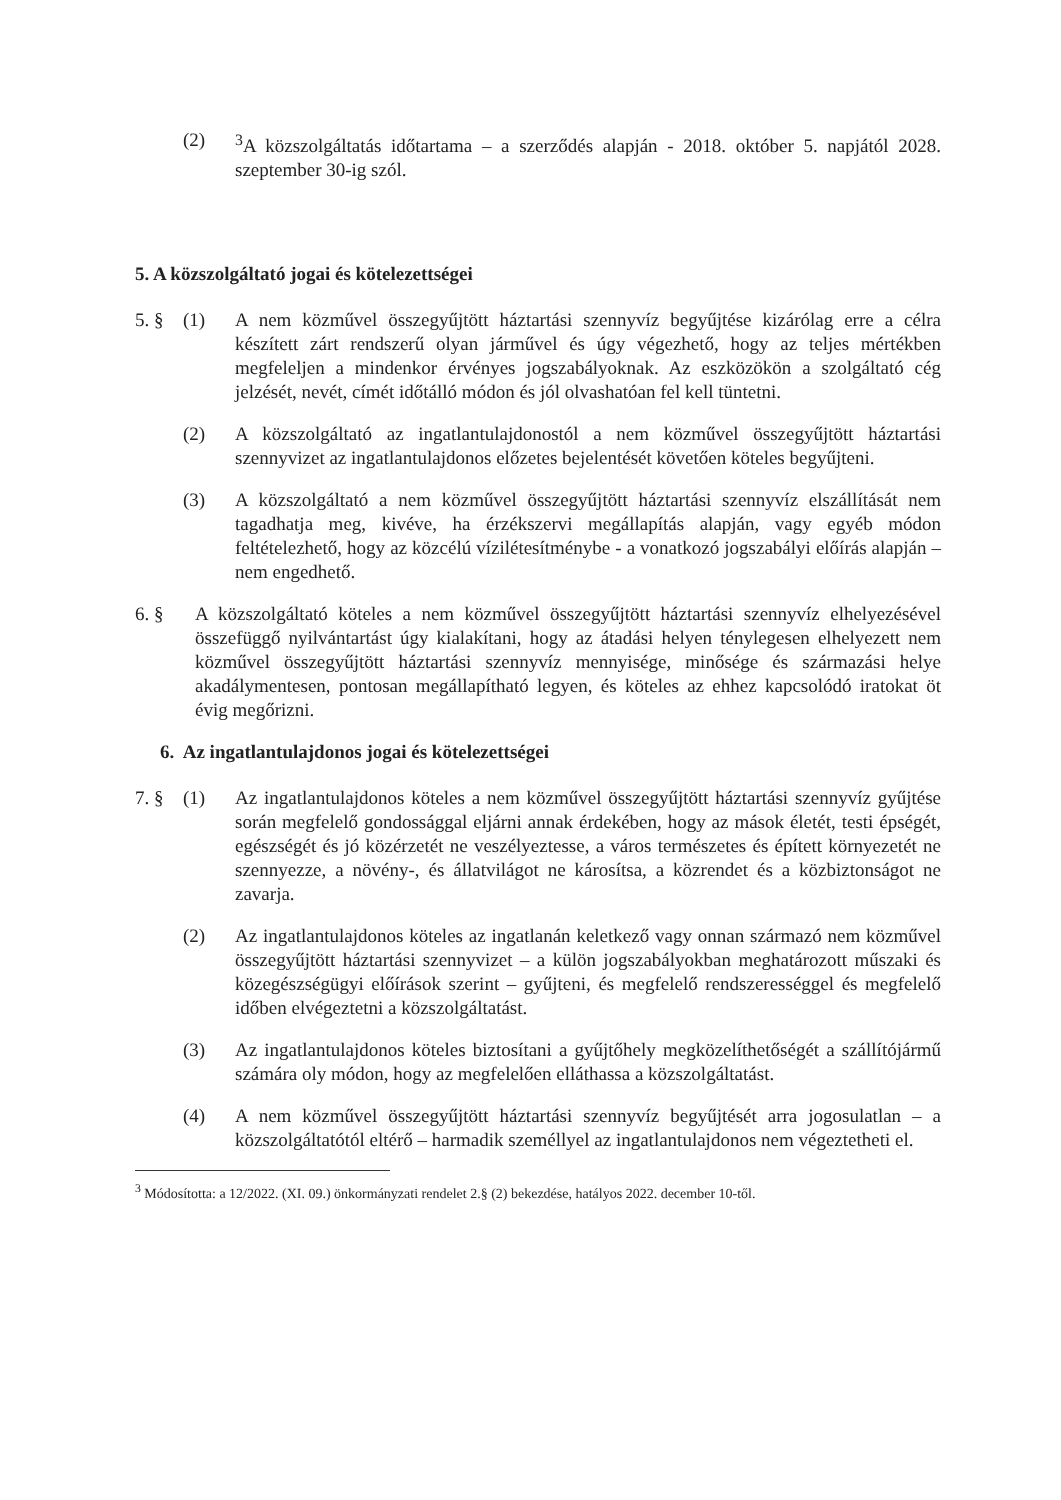(2) <sup>3</sup> A közszolgáltatás időtartama – a szerződés alapján - 2018. október 5. napjától 2028. szeptember 30-ig szól.
5. A közszolgáltató jogai és kötelezettségei
5. § (1) A nem közművel összegyűjtött háztartási szennyvíz begyűjtése kizárólag erre a célra készített zárt rendszerű olyan járművel és úgy végezhető, hogy az teljes mértékben megfeleljen a mindenkor érvényes jogszabályoknak. Az eszközökön a szolgáltató cég jelzését, nevét, címét időtálló módon és jól olvashatóan fel kell tüntetni.
(2) A közszolgáltató az ingatlantulajdonostól a nem közművel összegyűjtött háztartási szennyvizet az ingatlantulajdonos előzetes bejelentését követően köteles begyűjteni.
(3) A közszolgáltató a nem közművel összegyűjtött háztartási szennyvíz elszállítását nem tagadhatja meg, kivéve, ha érzékszervi megállapítás alapján, vagy egyéb módon feltételezhető, hogy az közcélú vízilétesítménybe - a vonatkozó jogszabályi előírás alapján – nem engedhető.
6. § A közszolgáltató köteles a nem közművel összegyűjtött háztartási szennyvíz elhelyezésével összefüggő nyilvántartást úgy kialakítani, hogy az átadási helyen ténylegesen elhelyezett nem közművel összegyűjtött háztartási szennyvíz mennyisége, minősége és származási helye akadálymentesen, pontosan megállapítható legyen, és köteles az ehhez kapcsolódó iratokat öt évig megőrizni.
6. Az ingatlantulajdonos jogai és kötelezettségei
7. § (1) Az ingatlantulajdonos köteles a nem közművel összegyűjtött háztartási szennyvíz gyűjtése során megfelelő gondossággal eljárni annak érdekében, hogy az mások életét, testi épségét, egészségét és jó közérzetét ne veszélyeztesse, a város természetes és épített környezetét ne szennyezze, a növény-, és állatvilágot ne károsítsa, a közrendet és a közbiztonságot ne zavarja.
(2) Az ingatlantulajdonos köteles az ingatlanán keletkező vagy onnan származó nem közművel összegyűjtött háztartási szennyvizet – a külön jogszabályokban meghatározott műszaki és közegészségügyi előírások szerint – gyűjteni, és megfelelő rendszerességgel és megfelelő időben elvégeztetni a közszolgáltatást.
(3) Az ingatlantulajdonos köteles biztosítani a gyűjtőhely megközelíthetőségét a szállítójármű számára oly módon, hogy az megfelelően elláthassa a közszolgáltatást.
(4) A nem közművel összegyűjtött háztartási szennyvíz begyűjtését arra jogosulatlan – a közszolgáltatótól eltérő – harmadik személlyel az ingatlantulajdonos nem végeztetheti el.
<sup>3</sup> Módosította: a 12/2022. (XI. 09.) önkormányzati rendelet 2.§ (2) bekezdése, hatályos 2022. december 10-től.